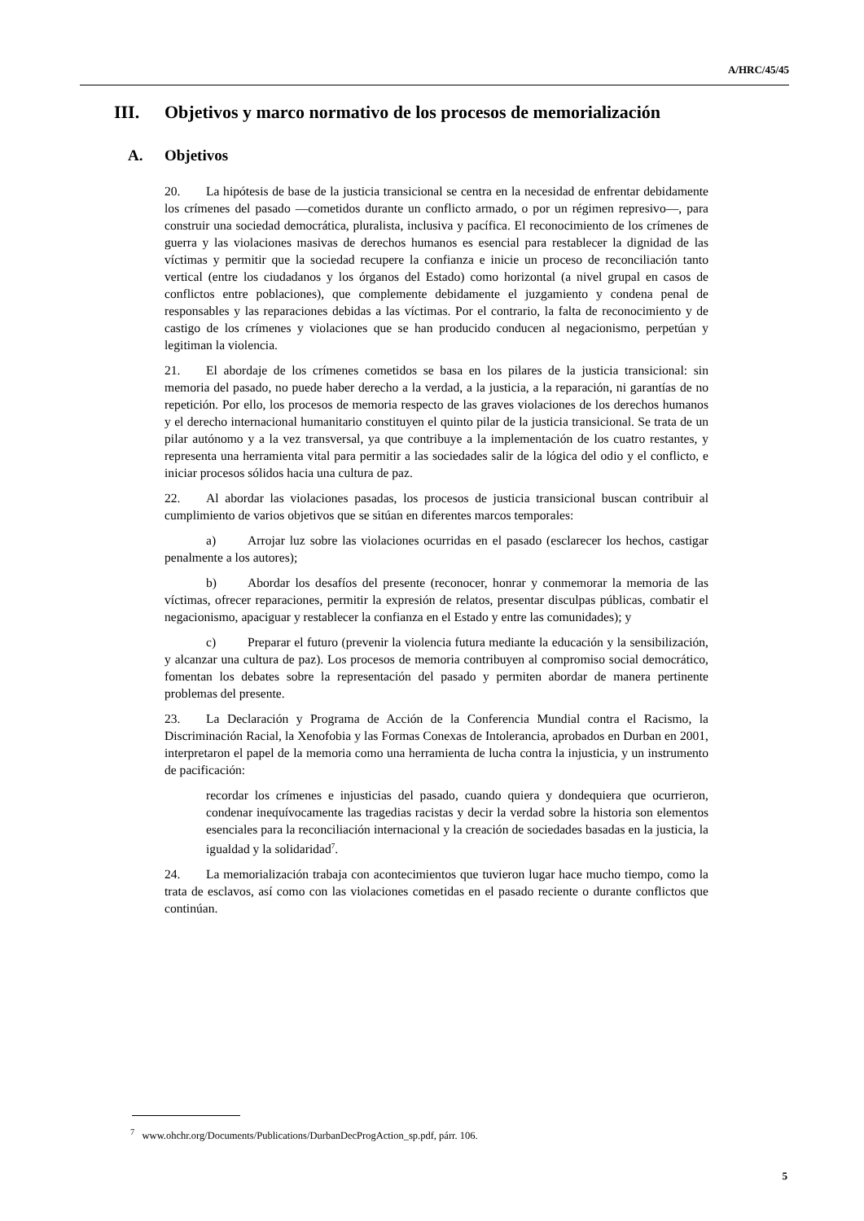A/HRC/45/45
III. Objetivos y marco normativo de los procesos de memorialización
A. Objetivos
20. La hipótesis de base de la justicia transicional se centra en la necesidad de enfrentar debidamente los crímenes del pasado —cometidos durante un conflicto armado, o por un régimen represivo—, para construir una sociedad democrática, pluralista, inclusiva y pacífica. El reconocimiento de los crímenes de guerra y las violaciones masivas de derechos humanos es esencial para restablecer la dignidad de las víctimas y permitir que la sociedad recupere la confianza e inicie un proceso de reconciliación tanto vertical (entre los ciudadanos y los órganos del Estado) como horizontal (a nivel grupal en casos de conflictos entre poblaciones), que complemente debidamente el juzgamiento y condena penal de responsables y las reparaciones debidas a las víctimas. Por el contrario, la falta de reconocimiento y de castigo de los crímenes y violaciones que se han producido conducen al negacionismo, perpetúan y legitiman la violencia.
21. El abordaje de los crímenes cometidos se basa en los pilares de la justicia transicional: sin memoria del pasado, no puede haber derecho a la verdad, a la justicia, a la reparación, ni garantías de no repetición. Por ello, los procesos de memoria respecto de las graves violaciones de los derechos humanos y el derecho internacional humanitario constituyen el quinto pilar de la justicia transicional. Se trata de un pilar autónomo y a la vez transversal, ya que contribuye a la implementación de los cuatro restantes, y representa una herramienta vital para permitir a las sociedades salir de la lógica del odio y el conflicto, e iniciar procesos sólidos hacia una cultura de paz.
22. Al abordar las violaciones pasadas, los procesos de justicia transicional buscan contribuir al cumplimiento de varios objetivos que se sitúan en diferentes marcos temporales:
a) Arrojar luz sobre las violaciones ocurridas en el pasado (esclarecer los hechos, castigar penalmente a los autores);
b) Abordar los desafíos del presente (reconocer, honrar y conmemorar la memoria de las víctimas, ofrecer reparaciones, permitir la expresión de relatos, presentar disculpas públicas, combatir el negacionismo, apaciguar y restablecer la confianza en el Estado y entre las comunidades); y
c) Preparar el futuro (prevenir la violencia futura mediante la educación y la sensibilización, y alcanzar una cultura de paz). Los procesos de memoria contribuyen al compromiso social democrático, fomentan los debates sobre la representación del pasado y permiten abordar de manera pertinente problemas del presente.
23. La Declaración y Programa de Acción de la Conferencia Mundial contra el Racismo, la Discriminación Racial, la Xenofobia y las Formas Conexas de Intolerancia, aprobados en Durban en 2001, interpretaron el papel de la memoria como una herramienta de lucha contra la injusticia, y un instrumento de pacificación:
recordar los crímenes e injusticias del pasado, cuando quiera y dondequiera que ocurrieron, condenar inequívocamente las tragedias racistas y decir la verdad sobre la historia son elementos esenciales para la reconciliación internacional y la creación de sociedades basadas en la justicia, la igualdad y la solidaridad<sup>7</sup>.
24. La memorialización trabaja con acontecimientos que tuvieron lugar hace mucho tiempo, como la trata de esclavos, así como con las violaciones cometidas en el pasado reciente o durante conflictos que continúan.
<sup>7</sup> www.ohchr.org/Documents/Publications/DurbanDecProgAction_sp.pdf, párr. 106.
5